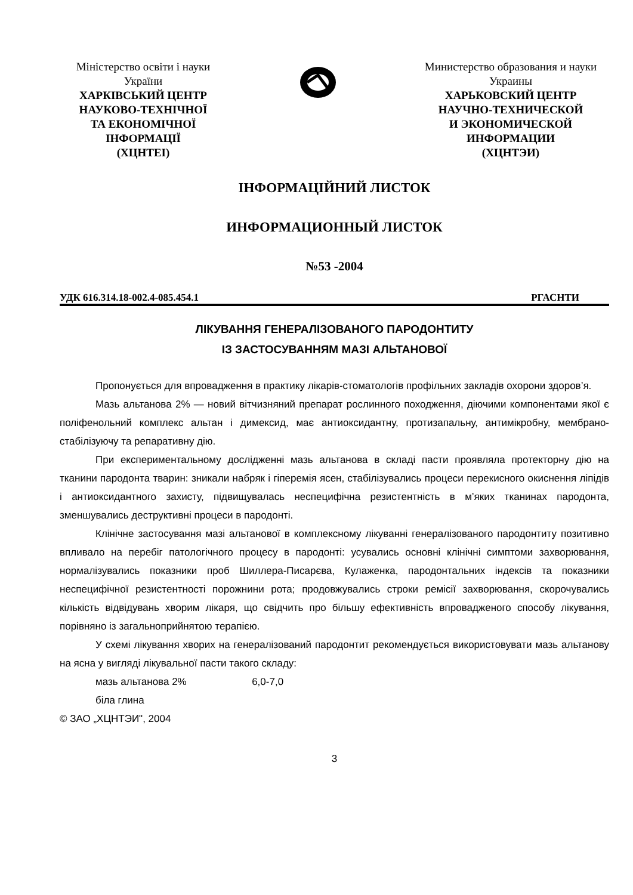Міністерство освіти і науки
України
ХАРКІВСЬКИЙ ЦЕНТР
НАУКОВО-ТЕХНІЧНОЇ
ТА ЕКОНОМІЧНОЇ
ІНФОРМАЦІЇ
(ХЦНТЕІ)
Министерство образования и науки
Украины
ХАРЬКОВСКИЙ ЦЕНТР
НАУЧНО-ТЕХНИЧЕСКОЙ
И ЭКОНОМИЧЕСКОЙ
ИНФОРМАЦИИ
(ХЦНТЭИ)
ІНФОРМАЦІЙНИЙ ЛИСТОК
ИНФОРМАЦИОННЫЙ ЛИСТОК
№53 -2004
УДК 616.314.18-002.4-085.454.1 РГАСНТИ
ЛІКУВАННЯ ГЕНЕРАЛІЗОВАНОГО ПАРОДОНТИТУ
ІЗ ЗАСТОСУВАННЯМ МАЗІ АЛЬТАНОВОЇ
Пропонується для впровадження в практику лікарів-стоматологів профільних закладів охорони здоров’я.
Мазь альтанова 2% — новий вітчизняний препарат рослинного походження, діючими компонентами якої є поліфенольний комплекс альтан і димексид, має антиоксидантну, протизапальну, антимікробну, мембрано-стабілізуючу та репаративну дію.
При експериментальному дослідженні мазь альтанова в складі пасти проявляла протекторну дію на тканини пародонта тварин: зникали набряк і гіперемія ясен, стабілізувались процеси перекисного окиснення ліпідів і антиоксидантного захисту, підвищувалась неспецифічна резистентність в м’яких тканинах пародонта, зменшувались деструктивні процеси в пародонті.
Клінічне застосування мазі альтанової в комплексному лікуванні генералізованого пародонтиту позитивно впливало на перебіг патологічного процесу в пародонті: усувались основні клінічні симптоми захворювання, нормалізувались показники проб Шиллера-Писарєва, Кулаженка, пародонтальних індексів та показники неспецифічної резистентності порожнини рота; продовжувались строки ремісії захворювання, скорочувались кількість відвідувань хворим лікаря, що свідчить про більшу ефективність впровадженого способу лікування, порівняно із загальноприйнятою терапією.
У схемі лікування хворих на генералізований пародонтит рекомендується використовувати мазь альтанову на ясна у вигляді лікувальної пасти такого складу:
мазь альтанова 2% 6,0-7,0
біла глина
© ЗАО „ХЦНТЭИ", 2004
3